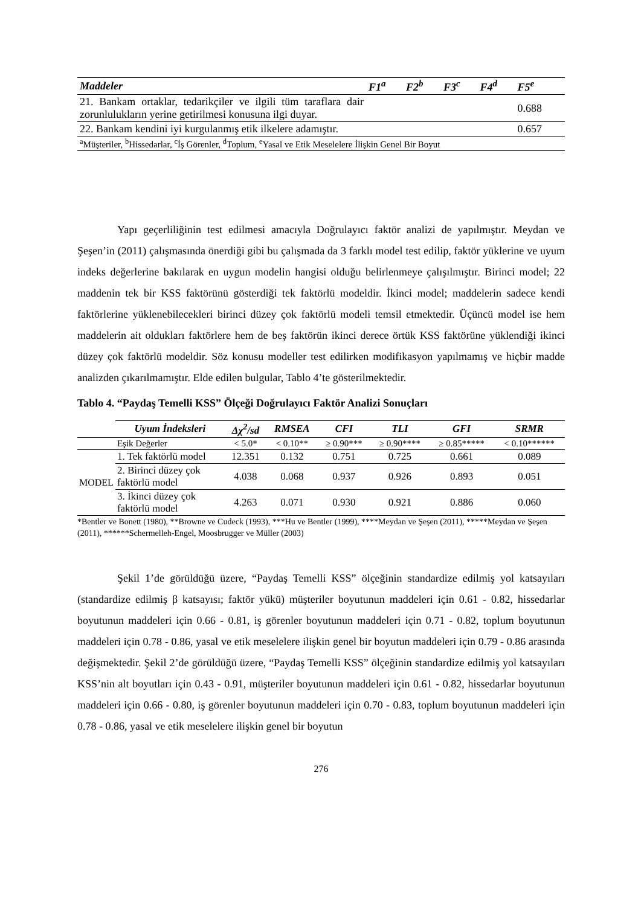| Maddeler | F1<sup>a</sup> | F2<sup>b</sup> | F3<sup>c</sup> | F4<sup>d</sup> | F5<sup>e</sup> |
| --- | --- | --- | --- | --- | --- |
| 21. Bankam ortaklar, tedarikçiler ve ilgili tüm taraflara dair zorunlulukların yerine getirilmesi konusuna ilgi duyar. | | | | | 0.688 |
| 22. Bankam kendini iyi kurgulanmış etik ilkelere adamıştır. | | | | | 0.657 |
| <sup>a</sup> Müşteriler, <sup>b</sup>Hissedarlar, <sup>c</sup>İş Görenler, <sup>d</sup>Toplum, <sup>e</sup>Yasal ve Etik Meselelere İlişkin Genel Bir Boyut | | | | | |
Yapı geçerliliğinin test edilmesi amacıyla Doğrulayıcı faktör analizi de yapılmıştır. Meydan ve Şeşen’in (2011) çalışmasında önerdiği gibi bu çalışmada da 3 farklı model test edilip, faktör yüklerine ve uyum indeks değerlerine bakılarak en uygun modelin hangisi olduğu belirlenmeye çalışılmıştır. Birinci model; 22 maddenin tek bir KSS faktörünü gösterdiği tek faktörlü modeldir. İkinci model; maddelerin sadece kendi faktörlerine yüklenebilecekleri birinci düzey çok faktörlü modeli temsil etmektedir. Üçüncü model ise hem maddelerin ait oldukları faktörlere hem de beş faktörün ikinci derece örtük KSS faktörüne yüklendiği ikinci düzey çok faktörlü modeldir. Söz konusu modeller test edilirken modifikasyon yapılmamış ve hiçbir madde analizden çıkarılmamıştır. Elde edilen bulgular, Tablo 4’te gösterilmektedir.
Tablo 4. “Paydaş Temelli KSS” Ölçeği Doğrulayıcı Faktör Analizi Sonuçları
| | Uyum İndeksleri | Δχ<sup>2</sup>/sd | RMSEA | CFI | TLI | GFI | SRMR |
| | Eşik Değerler | < 5.0* | < 0.10** | ≥ 0.90*** | ≥ 0.90**** | ≥ 0.85***** | < 0.10****** |
| MODEL | 1. Tek faktörlü model | 12.351 | 0.132 | 0.751 | 0.725 | 0.661 | 0.089 |
| | 2. Birinci düzey çok faktörlü model | 4.038 | 0.068 | 0.937 | 0.926 | 0.893 | 0.051 |
| | 3. İkinci düzey çok faktörlü model | 4.263 | 0.071 | 0.930 | 0.921 | 0.886 | 0.060 |
*Bentler ve Bonett (1980), **Browne ve Cudeck (1993), ***Hu ve Bentler (1999), ****Meydan ve Şeşen (2011), *****Meydan ve Şeşen (2011), ******Schermelleh-Engel, Moosbrugger ve Müller (2003)
Şekil 1’de görüldüğü üzere, “Paydaş Temelli KSS” ölçeğinin standardize edilmiş yol katsayıları (standardize edilmiş β katsayısı; faktör yükü) müşteriler boyutunun maddeleri için 0.61 - 0.82, hissedarlar boyutunun maddeleri için 0.66 - 0.81, iş görenler boyutunun maddeleri için 0.71 - 0.82, toplum boyutunun maddeleri için 0.78 - 0.86, yasal ve etik meselelere ilişkin genel bir boyutun maddeleri için 0.79 - 0.86 arasında değişmektedir. Şekil 2’de görüldüğü üzere, “Paydaş Temelli KSS” ölçeğinin standardize edilmiş yol katsayıları KSS’nin alt boyutları için 0.43 - 0.91, müşteriler boyutunun maddeleri için 0.61 - 0.82, hissedarlar boyutunun maddeleri için 0.66 - 0.80, iş görenler boyutunun maddeleri için 0.70 - 0.83, toplum boyutunun maddeleri için 0.78 - 0.86, yasal ve etik meselelere ilişkin genel bir boyutun
276